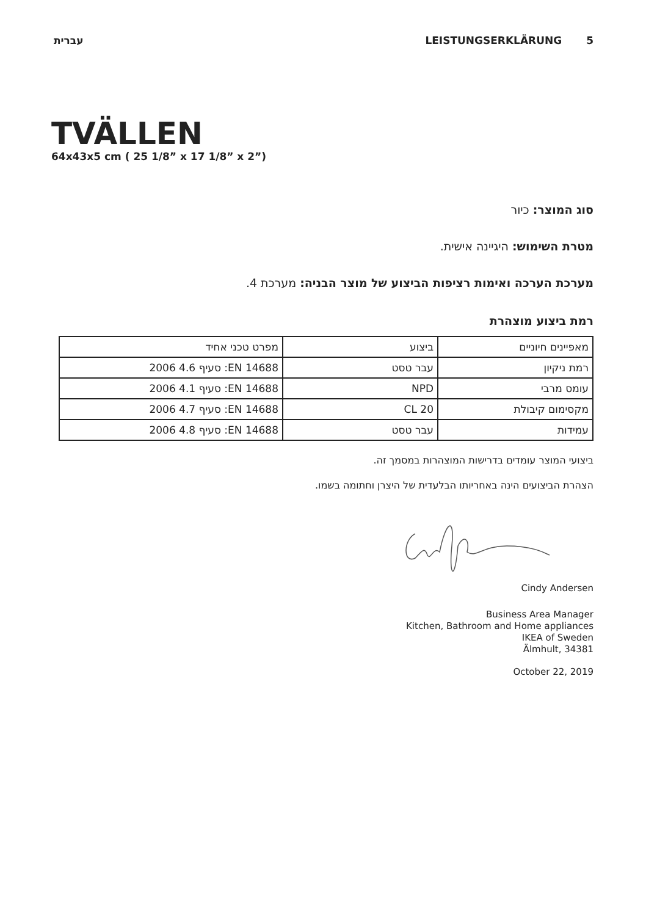עברית LEISTUNGSERKLÄRUNG 5
TVÄLLEN
64x43x5 cm ( 25 1/8” x 17 1/8” x 2”)
סוג המוצר: כיור
מטרת השימוש: היגיינה אישית.
מערכת הערכה ואימות רציפות הביצוע של מוצר הבניה: מערכת 4.
רמת ביצוע מוצהרת
| מאפיינים חיוניים | ביצוע | מפרט טכני אחיד |
| רמת ניקיון | עבר טסט | EN 14688: סעיף 4.6 2006 |
| עומס מרבי | NPD | EN 14688: סעיף 4.1 2006 |
| מקסימום קיבולת | CL 20 | EN 14688: סעיף 4.7 2006 |
| עמידות | עבר טסט | EN 14688: סעיף 4.8 2006 |
ביצועי המוצר עומדים בדרישות המוצהרות במסמך זה.
הצהרת הביצועים הינה באחריותו הבלעדית של היצרן וחתומה בשמו.
Cindy Andersen
Business Area Manager
Kitchen, Bathroom and Home appliances
IKEA of Sweden
Älmhult, 34381
October 22, 2019